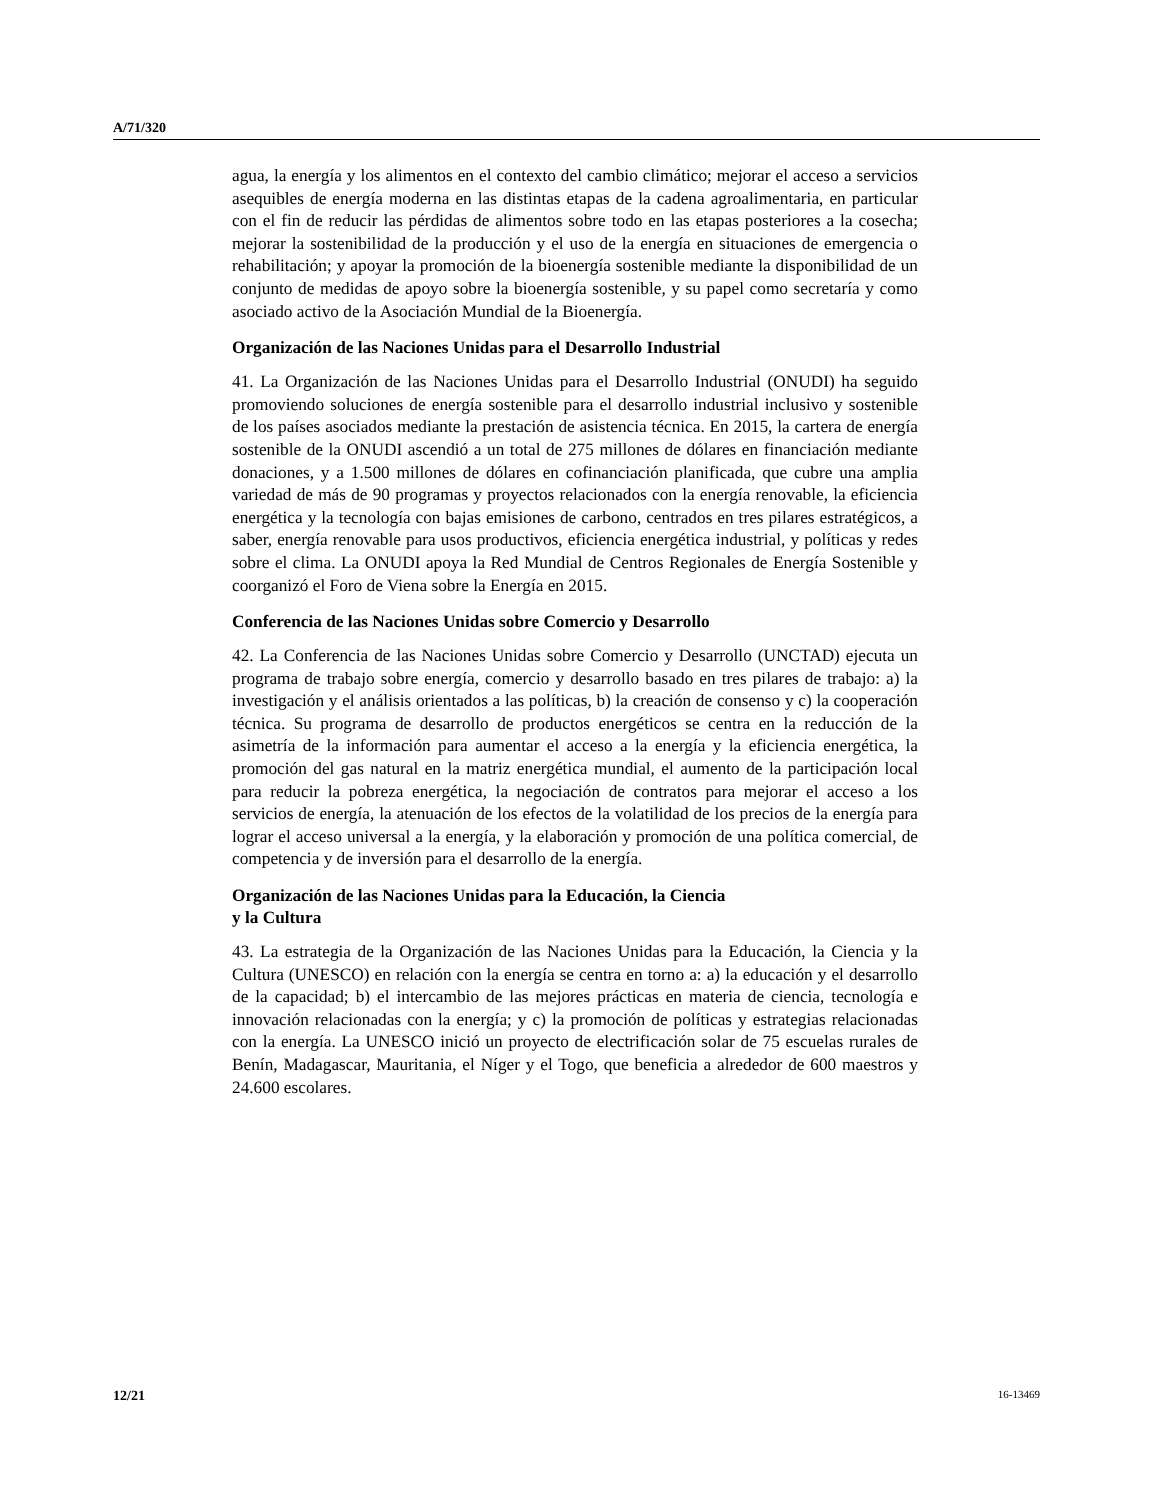A/71/320
agua, la energía y los alimentos en el contexto del cambio climático; mejorar el acceso a servicios asequibles de energía moderna en las distintas etapas de la cadena agroalimentaria, en particular con el fin de reducir las pérdidas de alimentos sobre todo en las etapas posteriores a la cosecha; mejorar la sostenibilidad de la producción y el uso de la energía en situaciones de emergencia o rehabilitación; y apoyar la promoción de la bioenergía sostenible mediante la disponibilidad de un conjunto de medidas de apoyo sobre la bioenergía sostenible, y su papel como secretaría y como asociado activo de la Asociación Mundial de la Bioenergía.
Organización de las Naciones Unidas para el Desarrollo Industrial
41. La Organización de las Naciones Unidas para el Desarrollo Industrial (ONUDI) ha seguido promoviendo soluciones de energía sostenible para el desarrollo industrial inclusivo y sostenible de los países asociados mediante la prestación de asistencia técnica. En 2015, la cartera de energía sostenible de la ONUDI ascendió a un total de 275 millones de dólares en financiación mediante donaciones, y a 1.500 millones de dólares en cofinanciación planificada, que cubre una amplia variedad de más de 90 programas y proyectos relacionados con la energía renovable, la eficiencia energética y la tecnología con bajas emisiones de carbono, centrados en tres pilares estratégicos, a saber, energía renovable para usos productivos, eficiencia energética industrial, y políticas y redes sobre el clima. La ONUDI apoya la Red Mundial de Centros Regionales de Energía Sostenible y coorganizó el Foro de Viena sobre la Energía en 2015.
Conferencia de las Naciones Unidas sobre Comercio y Desarrollo
42. La Conferencia de las Naciones Unidas sobre Comercio y Desarrollo (UNCTAD) ejecuta un programa de trabajo sobre energía, comercio y desarrollo basado en tres pilares de trabajo: a) la investigación y el análisis orientados a las políticas, b) la creación de consenso y c) la cooperación técnica. Su programa de desarrollo de productos energéticos se centra en la reducción de la asimetría de la información para aumentar el acceso a la energía y la eficiencia energética, la promoción del gas natural en la matriz energética mundial, el aumento de la participación local para reducir la pobreza energética, la negociación de contratos para mejorar el acceso a los servicios de energía, la atenuación de los efectos de la volatilidad de los precios de la energía para lograr el acceso universal a la energía, y la elaboración y promoción de una política comercial, de competencia y de inversión para el desarrollo de la energía.
Organización de las Naciones Unidas para la Educación, la Ciencia
y la Cultura
43. La estrategia de la Organización de las Naciones Unidas para la Educación, la Ciencia y la Cultura (UNESCO) en relación con la energía se centra en torno a: a) la educación y el desarrollo de la capacidad; b) el intercambio de las mejores prácticas en materia de ciencia, tecnología e innovación relacionadas con la energía; y c) la promoción de políticas y estrategias relacionadas con la energía. La UNESCO inició un proyecto de electrificación solar de 75 escuelas rurales de Benín, Madagascar, Mauritania, el Níger y el Togo, que beneficia a alrededor de 600 maestros y 24.600 escolares.
12/21 16-13469